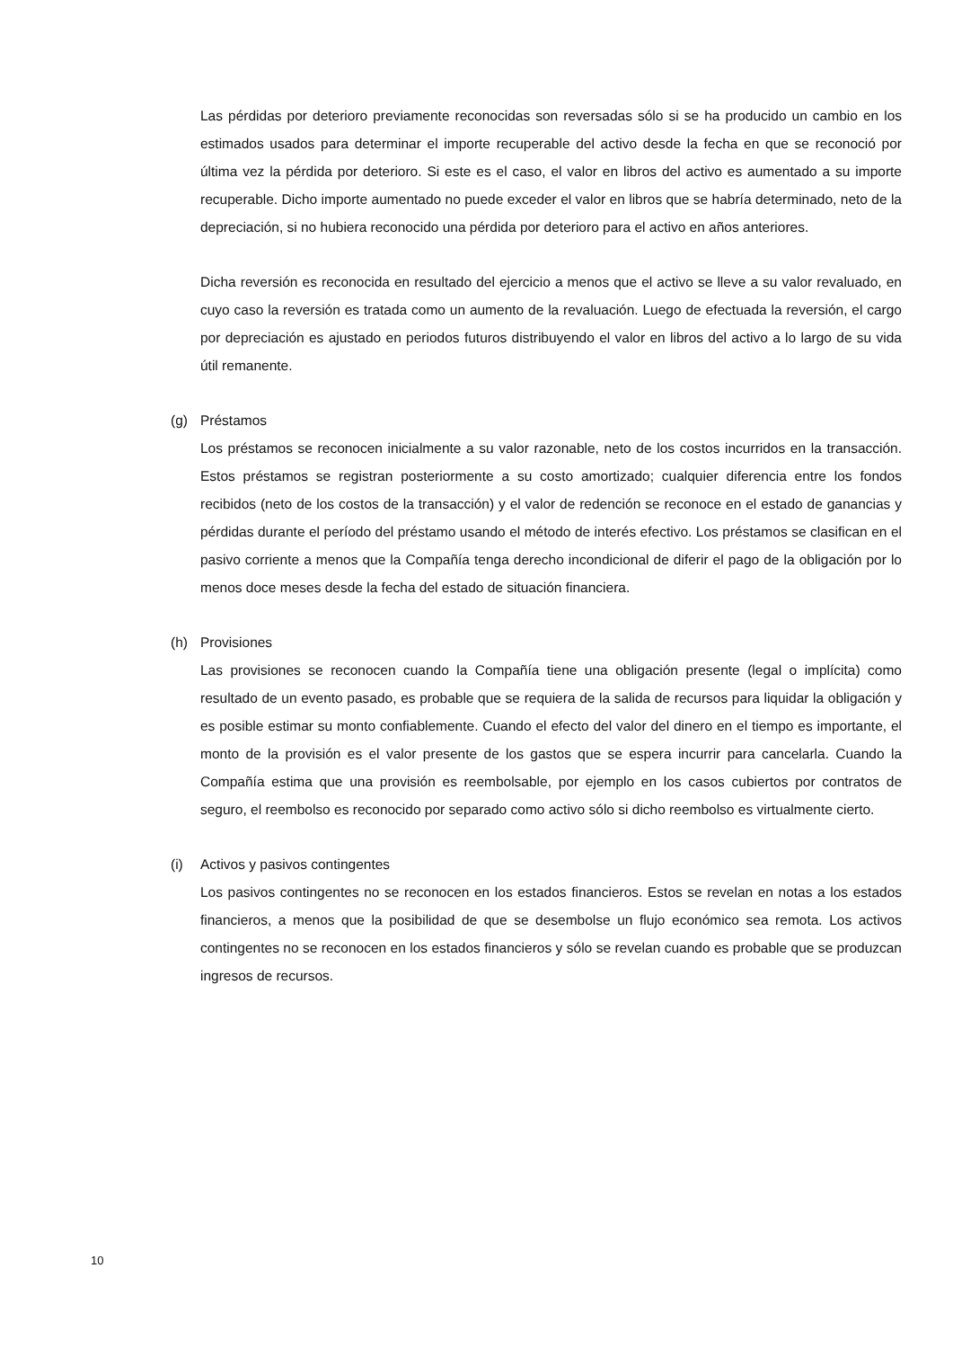Las pérdidas por deterioro previamente reconocidas son reversadas sólo si se ha producido un cambio en los estimados usados para determinar el importe recuperable del activo desde la fecha en que se reconoció por última vez la pérdida por deterioro. Si este es el caso, el valor en libros del activo es aumentado a su importe recuperable. Dicho importe aumentado no puede exceder el valor en libros que se habría determinado, neto de la depreciación, si no hubiera reconocido una pérdida por deterioro para el activo en años anteriores.
Dicha reversión es reconocida en resultado del ejercicio a menos que el activo se lleve a su valor revaluado, en cuyo caso la reversión es tratada como un aumento de la revaluación. Luego de efectuada la reversión, el cargo por depreciación es ajustado en periodos futuros distribuyendo el valor en libros del activo a lo largo de su vida útil remanente.
(g) Préstamos
Los préstamos se reconocen inicialmente a su valor razonable, neto de los costos incurridos en la transacción. Estos préstamos se registran posteriormente a su costo amortizado; cualquier diferencia entre los fondos recibidos (neto de los costos de la transacción) y el valor de redención se reconoce en el estado de ganancias y pérdidas durante el período del préstamo usando el método de interés efectivo. Los préstamos se clasifican en el pasivo corriente a menos que la Compañía tenga derecho incondicional de diferir el pago de la obligación por lo menos doce meses desde la fecha del estado de situación financiera.
(h) Provisiones
Las provisiones se reconocen cuando la Compañía tiene una obligación presente (legal o implícita) como resultado de un evento pasado, es probable que se requiera de la salida de recursos para liquidar la obligación y es posible estimar su monto confiablemente. Cuando el efecto del valor del dinero en el tiempo es importante, el monto de la provisión es el valor presente de los gastos que se espera incurrir para cancelarla. Cuando la Compañía estima que una provisión es reembolsable, por ejemplo en los casos cubiertos por contratos de seguro, el reembolso es reconocido por separado como activo sólo si dicho reembolso es virtualmente cierto.
(i) Activos y pasivos contingentes
Los pasivos contingentes no se reconocen en los estados financieros. Estos se revelan en notas a los estados financieros, a menos que la posibilidad de que se desembolse un flujo económico sea remota. Los activos contingentes no se reconocen en los estados financieros y sólo se revelan cuando es probable que se produzcan ingresos de recursos.
10